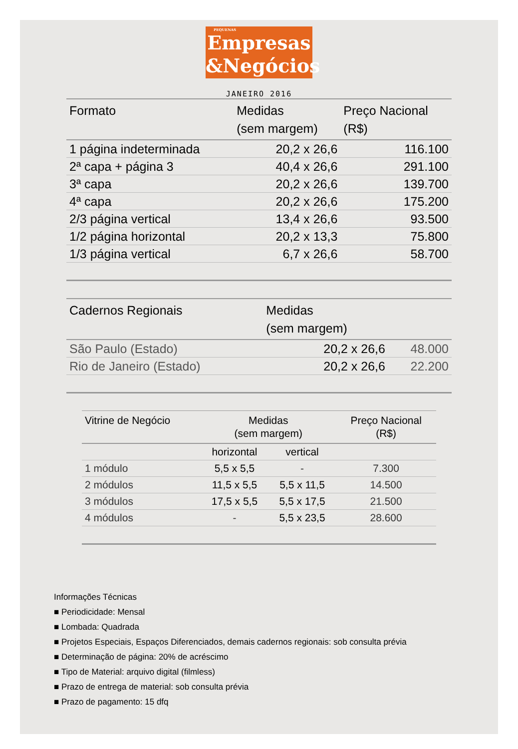PEQUENAS
Empresas
&Negócios
JANEIRO 2016
| Formato | Medidas (sem margem) | Preço Nacional (R$) |
| --- | --- | --- |
| 1 página indeterminada | 20,2 x 26,6 | 116.100 |
| 2ª capa + página 3 | 40,4 x 26,6 | 291.100 |
| 3ª capa | 20,2 x 26,6 | 139.700 |
| 4ª capa | 20,2 x 26,6 | 175.200 |
| 2/3 página vertical | 13,4 x 26,6 | 93.500 |
| 1/2 página horizontal | 20,2 x 13,3 | 75.800 |
| 1/3 página vertical | 6,7 x 26,6 | 58.700 |
| Cadernos Regionais | Medidas (sem margem) | |
| --- | --- | --- |
| São Paulo (Estado) | 20,2 x 26,6 | 48.000 |
| Rio de Janeiro (Estado) | 20,2 x 26,6 | 22.200 |
| Vitrine de Negócio | Medidas (sem margem) | | Preço Nacional (R$) |
| --- | --- | --- | --- |
| | horizontal | vertical | |
| 1 módulo | 5,5 x 5,5 | - | 7.300 |
| 2 módulos | 11,5 x 5,5 | 5,5 x 11,5 | 14.500 |
| 3 módulos | 17,5 x 5,5 | 5,5 x 17,5 | 21.500 |
| 4 módulos | - | 5,5 x 23,5 | 28.600 |
Informações Técnicas
■ Periodicidade: Mensal
■ Lombada: Quadrada
■ Projetos Especiais, Espaços Diferenciados, demais cadernos regionais: sob consulta prévia
■ Determinação de página: 20% de acréscimo
■ Tipo de Material: arquivo digital (filmless)
■ Prazo de entrega de material: sob consulta prévia
■ Prazo de pagamento: 15 dfq